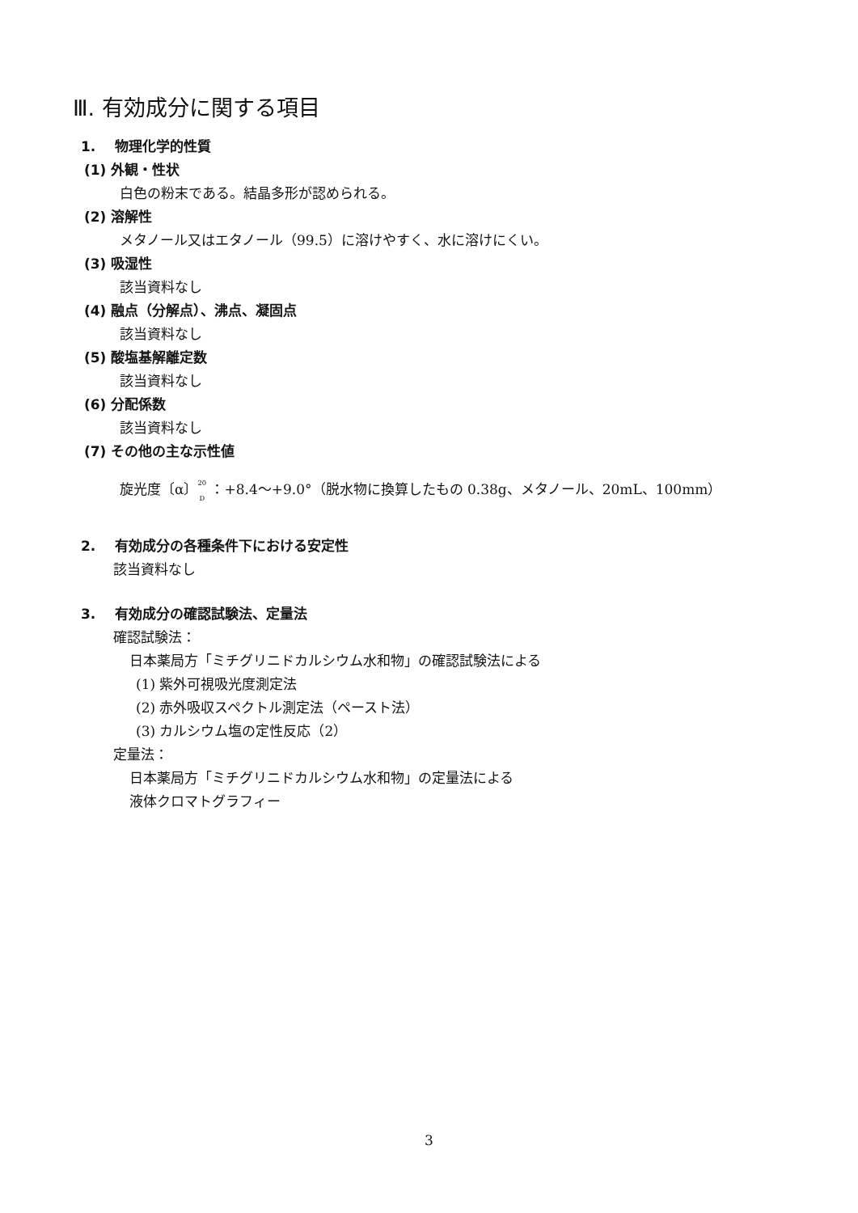Ⅲ. 有効成分に関する項目
1. 物理化学的性質
(1) 外観・性状
白色の粉末である。結晶多形が認められる。
(2) 溶解性
メタノール又はエタノール（99.5）に溶けやすく、水に溶けにくい。
(3) 吸湿性
該当資料なし
(4) 融点（分解点）、沸点、凝固点
該当資料なし
(5) 酸塩基解離定数
該当資料なし
(6) 分配係数
該当資料なし
(7) その他の主な示性値
旋光度〔α〕<sup>20</sup>
<sub>D</sub> ：+8.4～+9.0°（脱水物に換算したもの 0.38g、メタノール、20mL、100mm）
2. 有効成分の各種条件下における安定性
該当資料なし
3. 有効成分の確認試験法、定量法
確認試験法：
日本薬局方「ミチグリニドカルシウム水和物」の確認試験法による
(1) 紫外可視吸光度測定法
(2) 赤外吸収スペクトル測定法（ペースト法）
(3) カルシウム塩の定性反応（2）
定量法：
日本薬局方「ミチグリニドカルシウム水和物」の定量法による
液体クロマトグラフィー
3